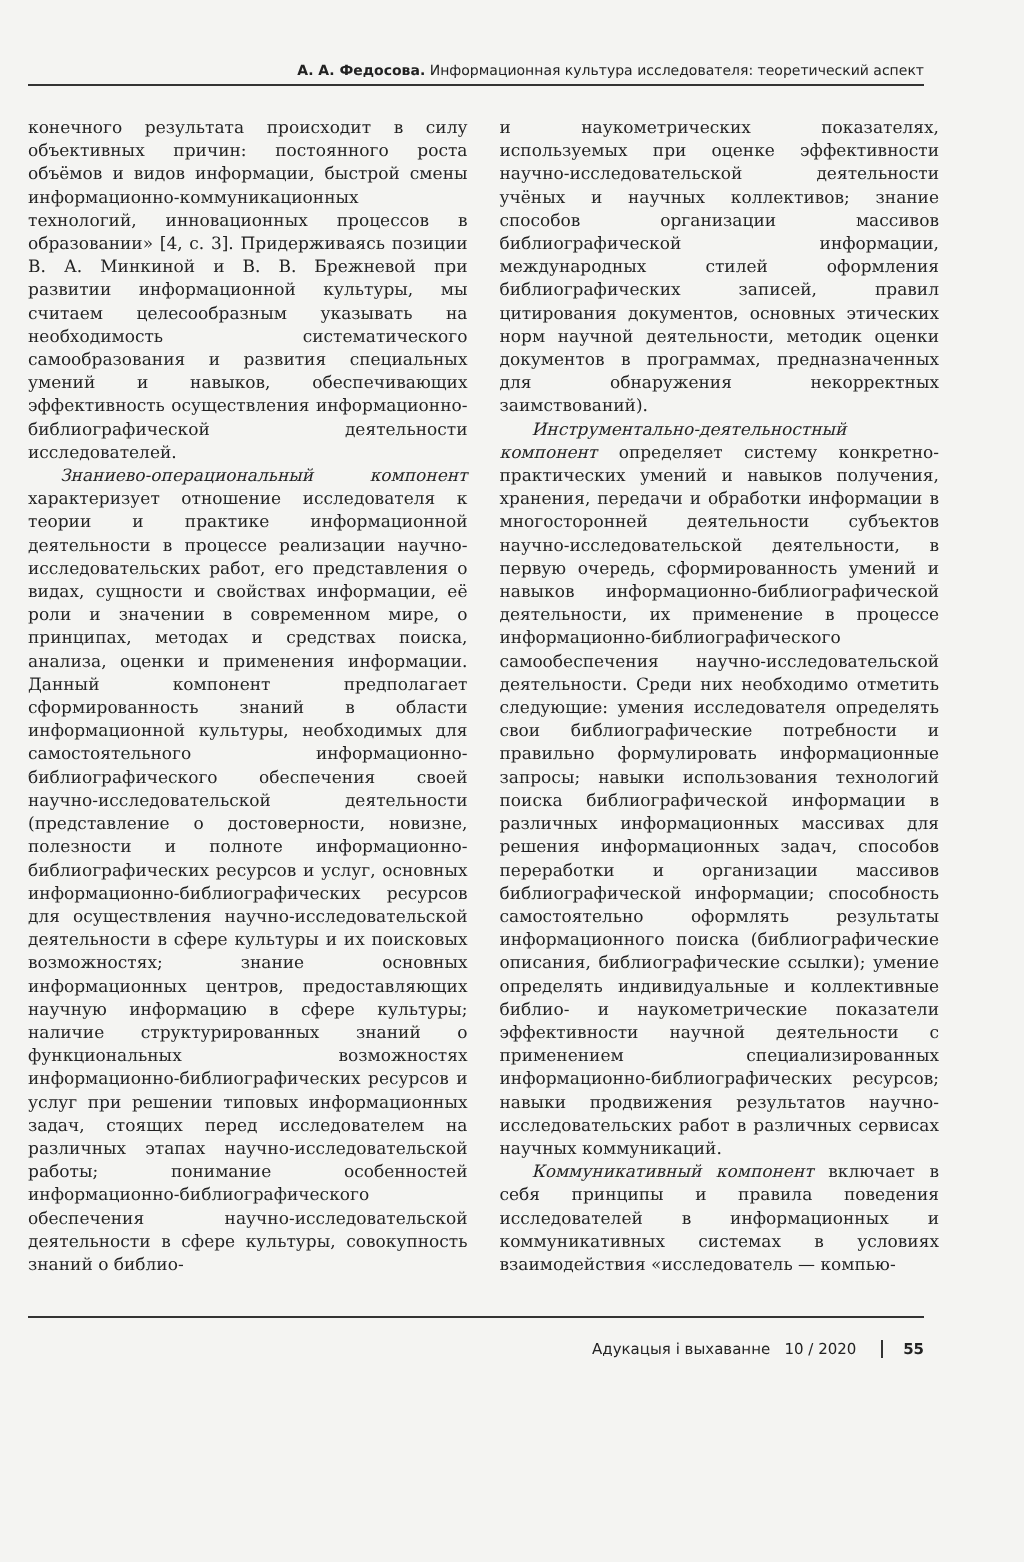А. А. Федосова. Информационная культура исследователя: теоретический аспект
конечного результата происходит в силу объективных причин: постоянного роста объёмов и видов информации, быстрой смены информационно-коммуникационных технологий, инновационных процессов в образовании» [4, с. 3]. Придерживаясь позиции В. А. Минкиной и В. В. Брежневой при развитии информационной культуры, мы считаем целесообразным указывать на необходимость систематического самообразования и развития специальных умений и навыков, обеспечивающих эффективность осуществления информационно-библиографической деятельности исследователей.
Знаниево-операциональный компонент характеризует отношение исследователя к теории и практике информационной деятельности в процессе реализации научно-исследовательских работ, его представления о видах, сущности и свойствах информации, её роли и значении в современном мире, о принципах, методах и средствах поиска, анализа, оценки и применения информации. Данный компонент предполагает сформированность знаний в области информационной культуры, необходимых для самостоятельного информационно-библиографического обеспечения своей научно-исследовательской деятельности (представление о достоверности, новизне, полезности и полноте информационно-библиографических ресурсов и услуг, основных информационно-библиографических ресурсов для осуществления научно-исследовательской деятельности в сфере культуры и их поисковых возможностях; знание основных информационных центров, предоставляющих научную информацию в сфере культуры; наличие структурированных знаний о функциональных возможностях информационно-библиографических ресурсов и услуг при решении типовых информационных задач, стоящих перед исследователем на различных этапах научно-исследовательской работы; понимание особенностей информационно-библиографического обеспечения научно-исследовательской деятельности в сфере культуры, совокупность знаний о библио-
и наукометрических показателях, используемых при оценке эффективности научно-исследовательской деятельности учёных и научных коллективов; знание способов организации массивов библиографической информации, международных стилей оформления библиографических записей, правил цитирования документов, основных этических норм научной деятельности, методик оценки документов в программах, предназначенных для обнаружения некорректных заимствований).
Инструментально-деятельностный компонент определяет систему конкретно-практических умений и навыков получения, хранения, передачи и обработки информации в многосторонней деятельности субъектов научно-исследовательской деятельности, в первую очередь, сформированность умений и навыков информационно-библиографической деятельности, их применение в процессе информационно-библиографического самообеспечения научно-исследовательской деятельности. Среди них необходимо отметить следующие: умения исследователя определять свои библиографические потребности и правильно формулировать информационные запросы; навыки использования технологий поиска библиографической информации в различных информационных массивах для решения информационных задач, способов переработки и организации массивов библиографической информации; способность самостоятельно оформлять результаты информационного поиска (библиографические описания, библиографические ссылки); умение определять индивидуальные и коллективные библио- и наукометрические показатели эффективности научной деятельности с применением специализированных информационно-библиографических ресурсов; навыки продвижения результатов научно-исследовательских работ в различных сервисах научных коммуникаций.
Коммуникативный компонент включает в себя принципы и правила поведения исследователей в информационных и коммуникативных системах в условиях взаимодействия «исследователь — компью-
Адукацыя і выхаванне 10 / 2020 55